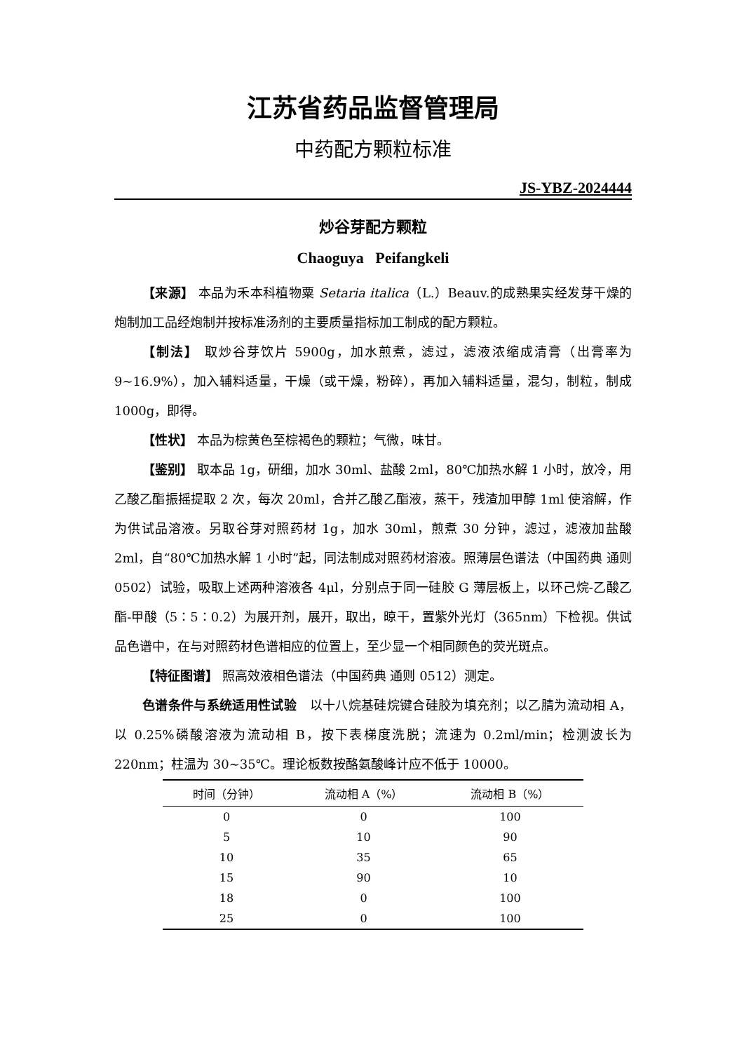江苏省药品监督管理局
中药配方颗粒标准
JS-YBZ-2024444
炒谷芽配方颗粒
Chaoguya Peifangkeli
【来源】 本品为禾本科植物粟 Setaria italica（L.）Beauv.的成熟果实经发芽干燥的炮制加工品经炮制并按标准汤剂的主要质量指标加工制成的配方颗粒。
【制法】 取炒谷芽饮片 5900g，加水煎煮，滤过，滤液浓缩成清膏（出膏率为 9~16.9%），加入辅料适量，干燥（或干燥，粉碎），再加入辅料适量，混匀，制粒，制成 1000g，即得。
【性状】 本品为棕黄色至棕褐色的颗粒；气微，味甘。
【鉴别】 取本品 1g，研细，加水 30ml、盐酸 2ml，80℃加热水解 1 小时，放冷，用乙酸乙酯振摇提取 2 次，每次 20ml，合并乙酸乙酯液，蒸干，残渣加甲醇 1ml 使溶解，作为供试品溶液。另取谷芽对照药材 1g，加水 30ml，煎煮 30 分钟，滤过，滤液加盐酸 2ml，自“80℃加热水解 1 小时”起，同法制成对照药材溶液。照薄层色谱法（中国药典 通则 0502）试验，吸取上述两种溶液各 4μl，分别点于同一硅胶 G 薄层板上，以环己烷-乙酸乙酯-甲酸（5∶5∶0.2）为展开剂，展开，取出，晾干，置紫外光灯（365nm）下检视。供试品色谱中，在与对照药材色谱相应的位置上，至少显一个相同颜色的荧光斑点。
【特征图谱】 照高效液相色谱法（中国药典 通则 0512）测定。
色谱条件与系统适用性试验　以十八烷基硅烷键合硅胶为填充剂；以乙腈为流动相 A，以 0.25%磷酸溶液为流动相 B，按下表梯度洗脱；流速为 0.2ml/min；检测波长为 220nm；柱温为 30~35℃。理论板数按酪氨酸峰计应不低于 10000。
| 时间（分钟） | 流动相 A（%） | 流动相 B（%） |
| --- | --- | --- |
| 0 | 0 | 100 |
| 5 | 10 | 90 |
| 10 | 35 | 65 |
| 15 | 90 | 10 |
| 18 | 0 | 100 |
| 25 | 0 | 100 |